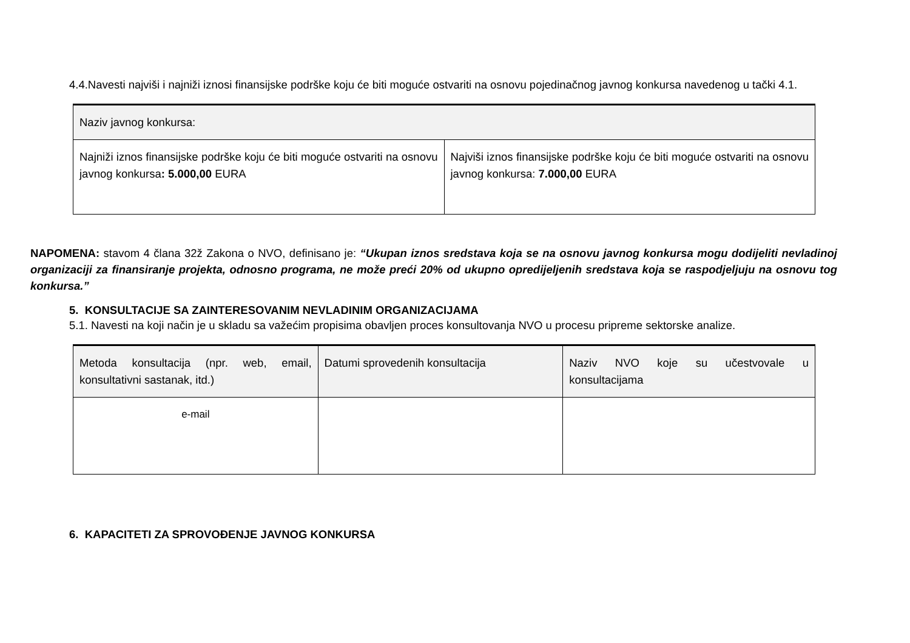4.4.Navesti najviši i najniži iznosi finansijske podrške koju će biti moguće ostvariti na osnovu pojedinačnog javnog konkursa navedenog u tački 4.1.
| Naziv javnog konkursa: | |
| Najniži iznos finansijske podrške koju će biti moguće ostvariti na osnovu javnog konkursa : 5.000,00 EURA | Najviši iznos finansijske podrške koju će biti moguće ostvariti na osnovu javnog konkursa: 7.000,00 EURA |
NAPOMENA: stavom 4 člana 32ž Zakona o NVO, definisano je: “Ukupan iznos sredstava koja se na osnovu javnog konkursa mogu dodijeliti nevladinoj organizaciji za finansiranje projekta, odnosno programa, ne može preći 20% od ukupno opredijeljenih sredstava koja se raspodjeljuju na osnovu tog konkursa.”
5. KONSULTACIJE SA ZAINTERESOVANIM NEVLADINIM ORGANIZACIJAMA
5.1. Navesti na koji način je u skladu sa važećim propisima obavljen proces konsultovanja NVO u procesu pripreme sektorske analize.
| Metoda konsultacija (npr. web, email, konsultativni sastanak, itd.) | Datumi sprovedenih konsultacija | Naziv NVO koje su učestvovale u konsultacijama |
| e-mail | | |
6. KAPACITETI ZA SPROVOĐENJE JAVNOG KONKURSA